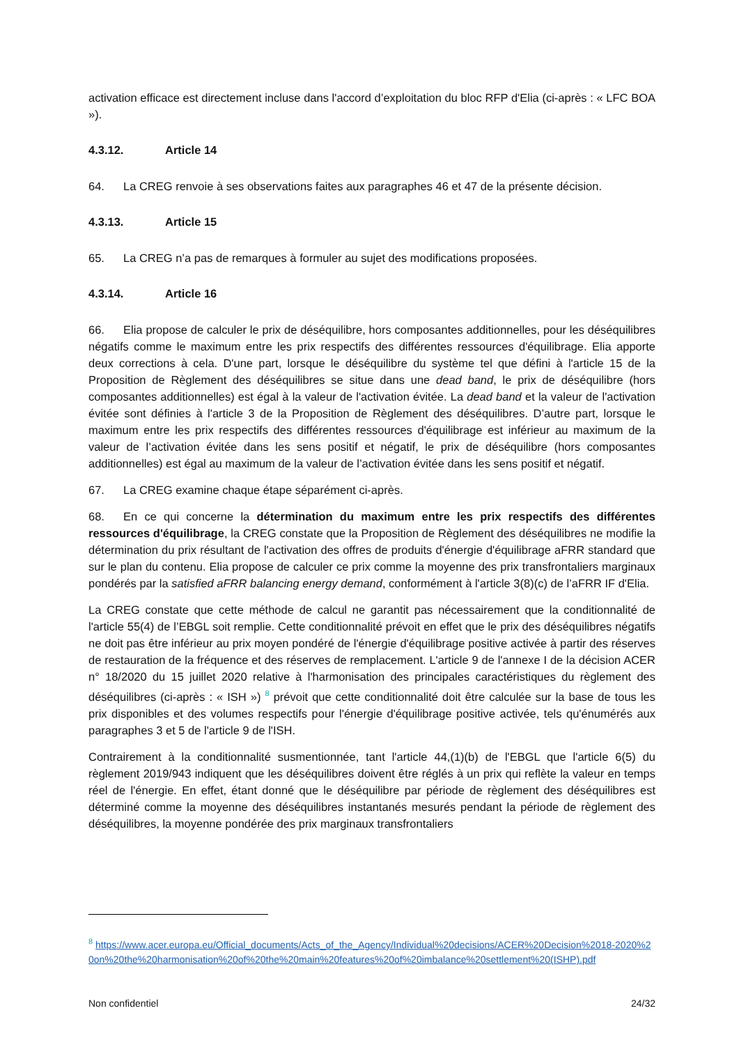activation efficace est directement incluse dans l'accord d’exploitation du bloc RFP d'Elia (ci-après : « LFC BOA »).
4.3.12. Article 14
64. La CREG renvoie à ses observations faites aux paragraphes 46 et 47 de la présente décision.
4.3.13. Article 15
65. La CREG n’a pas de remarques à formuler au sujet des modifications proposées.
4.3.14. Article 16
66. Elia propose de calculer le prix de déséquilibre, hors composantes additionnelles, pour les déséquilibres négatifs comme le maximum entre les prix respectifs des différentes ressources d'équilibrage. Elia apporte deux corrections à cela. D'une part, lorsque le déséquilibre du système tel que défini à l'article 15 de la Proposition de Règlement des déséquilibres se situe dans une dead band, le prix de déséquilibre (hors composantes additionnelles) est égal à la valeur de l'activation évitée. La dead band et la valeur de l'activation évitée sont définies à l'article 3 de la Proposition de Règlement des déséquilibres. D’autre part, lorsque le maximum entre les prix respectifs des différentes ressources d'équilibrage est inférieur au maximum de la valeur de l’activation évitée dans les sens positif et négatif, le prix de déséquilibre (hors composantes additionnelles) est égal au maximum de la valeur de l’activation évitée dans les sens positif et négatif.
67. La CREG examine chaque étape séparément ci-après.
68. En ce qui concerne la détermination du maximum entre les prix respectifs des différentes ressources d'équilibrage, la CREG constate que la Proposition de Règlement des déséquilibres ne modifie la détermination du prix résultant de l'activation des offres de produits d'énergie d'équilibrage aFRR standard que sur le plan du contenu. Elia propose de calculer ce prix comme la moyenne des prix transfrontaliers marginaux pondérés par la satisfied aFRR balancing energy demand, conformément à l'article 3(8)(c) de l’aFRR IF d'Elia.
La CREG constate que cette méthode de calcul ne garantit pas nécessairement que la conditionnalité de l'article 55(4) de l’EBGL soit remplie. Cette conditionnalité prévoit en effet que le prix des déséquilibres négatifs ne doit pas être inférieur au prix moyen pondéré de l'énergie d'équilibrage positive activée à partir des réserves de restauration de la fréquence et des réserves de remplacement. L'article 9 de l'annexe I de la décision ACER n° 18/2020 du 15 juillet 2020 relative à l'harmonisation des principales caractéristiques du règlement des déséquilibres (ci-après : « ISH ») <sup>8</sup> prévoit que cette conditionnalité doit être calculée sur la base de tous les prix disponibles et des volumes respectifs pour l'énergie d'équilibrage positive activée, tels qu'énumérés aux paragraphes 3 et 5 de l'article 9 de l'ISH.
Contrairement à la conditionnalité susmentionnée, tant l'article 44,(1)(b) de l'EBGL que l'article 6(5) du règlement 2019/943 indiquent que les déséquilibres doivent être réglés à un prix qui reflète la valeur en temps réel de l'énergie. En effet, étant donné que le déséquilibre par période de règlement des déséquilibres est déterminé comme la moyenne des déséquilibres instantanés mesurés pendant la période de règlement des déséquilibres, la moyenne pondérée des prix marginaux transfrontaliers
<sup>8</sup> https://www.acer.europa.eu/Official_documents/Acts_of_the_Agency/Individual%20decisions/ACER%20Decision%2018-2020%20on%20the%20harmonisation%20of%20the%20main%20features%20of%20imbalance%20settlement%20(ISHP).pdf
Non confidentiel 24/32